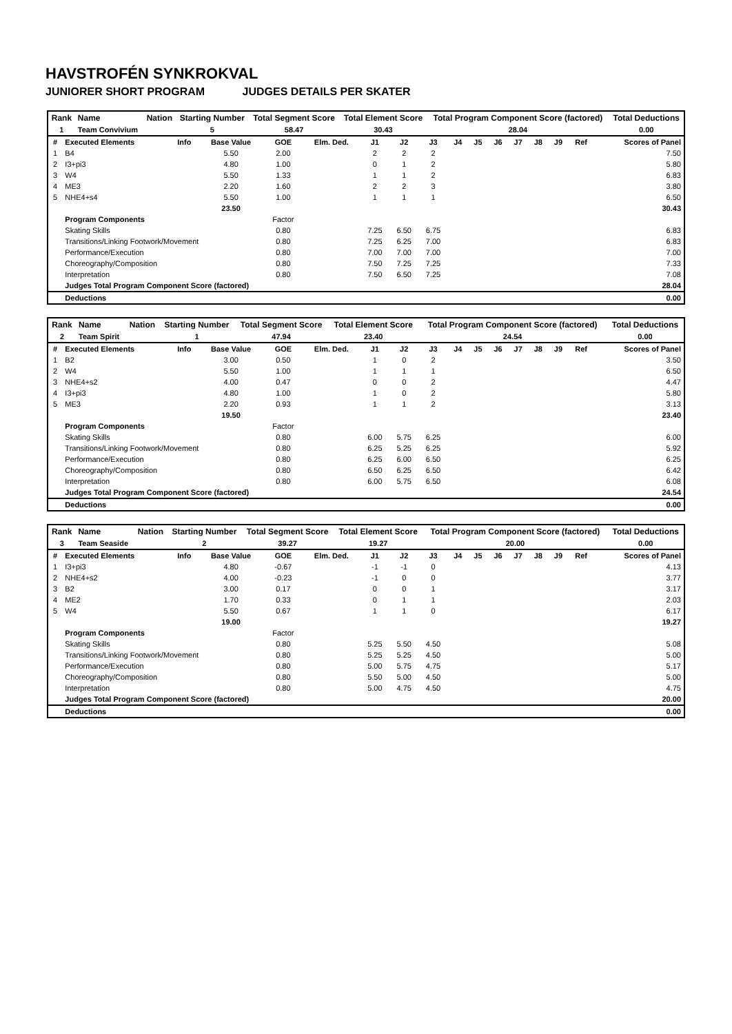HAVSTROFÉN SYNKROKVAL
JUNIORER SHORT PROGRAM JUDGES DETAILS PER SKATER
| Rank | Name | Nation | Starting Number | Total Segment Score | Total Element Score | Total Program Component Score (factored) | Total Deductions |
| --- | --- | --- | --- | --- | --- | --- | --- |
| 1 | Team Convivium | | 5 | 58.47 | 30.43 | 28.04 | 0.00 |
| # | Executed Elements | Info | Base Value | GOE | Elm. Ded. | J1 | J2 | J3 | J4 | J5 | J6 | J7 | J8 | J9 | Ref | Scores of Panel |
| --- | --- | --- | --- | --- | --- | --- | --- | --- | --- | --- | --- | --- | --- | --- | --- | --- |
| 1 | B4 | | 5.50 | 2.00 | | 2 | 2 | 2 | | | | | | | | 7.50 |
| 2 | I3+pi3 | | 4.80 | 1.00 | | 0 | 1 | 2 | | | | | | | | 5.80 |
| 3 | W4 | | 5.50 | 1.33 | | 1 | 1 | 2 | | | | | | | | 6.83 |
| 4 | ME3 | | 2.20 | 1.60 | | 2 | 2 | 3 | | | | | | | | 3.80 |
| 5 | NHE4+s4 | | 5.50 | 1.00 | | 1 | 1 | 1 | | | | | | | | 6.50 |
| | | | 23.50 | | | | | | | | | | | | | 30.43 |
| | Program Components | | | Factor | | | | | | | | | | | | |
| | Skating Skills | | | 0.80 | | 7.25 | 6.50 | 6.75 | | | | | | | | 6.83 |
| | Transitions/Linking Footwork/Movement | | | 0.80 | | 7.25 | 6.25 | 7.00 | | | | | | | | 6.83 |
| | Performance/Execution | | | 0.80 | | 7.00 | 7.00 | 7.00 | | | | | | | | 7.00 |
| | Choreography/Composition | | | 0.80 | | 7.50 | 7.25 | 7.25 | | | | | | | | 7.33 |
| | Interpretation | | | 0.80 | | 7.50 | 6.50 | 7.25 | | | | | | | | 7.08 |
| | Judges Total Program Component Score (factored) | | | | | | | | | | | | | | 28.04 | |
| | Deductions | | | | | | | | | | | | | | 0.00 | |
| Rank | Name | Nation | Starting Number | Total Segment Score | Total Element Score | Total Program Component Score (factored) | Total Deductions |
| --- | --- | --- | --- | --- | --- | --- | --- |
| 2 | Team Spirit | | 1 | 47.94 | 23.40 | 24.54 | 0.00 |
| # | Executed Elements | Info | Base Value | GOE | Elm. Ded. | J1 | J2 | J3 | J4 | J5 | J6 | J7 | J8 | J9 | Ref | Scores of Panel |
| --- | --- | --- | --- | --- | --- | --- | --- | --- | --- | --- | --- | --- | --- | --- | --- | --- |
| 1 | B2 | | 3.00 | 0.50 | | 1 | 0 | 2 | | | | | | | | 3.50 |
| 2 | W4 | | 5.50 | 1.00 | | 1 | 1 | 1 | | | | | | | | 6.50 |
| 3 | NHE4+s2 | | 4.00 | 0.47 | | 0 | 0 | 2 | | | | | | | | 4.47 |
| 4 | I3+pi3 | | 4.80 | 1.00 | | 1 | 0 | 2 | | | | | | | | 5.80 |
| 5 | ME3 | | 2.20 | 0.93 | | 1 | 1 | 2 | | | | | | | | 3.13 |
| | | | 19.50 | | | | | | | | | | | | | 23.40 |
| | Program Components | | | Factor | | | | | | | | | | | | |
| | Skating Skills | | | 0.80 | | 6.00 | 5.75 | 6.25 | | | | | | | | 6.00 |
| | Transitions/Linking Footwork/Movement | | | 0.80 | | 6.25 | 5.25 | 6.25 | | | | | | | | 5.92 |
| | Performance/Execution | | | 0.80 | | 6.25 | 6.00 | 6.50 | | | | | | | | 6.25 |
| | Choreography/Composition | | | 0.80 | | 6.50 | 6.25 | 6.50 | | | | | | | | 6.42 |
| | Interpretation | | | 0.80 | | 6.00 | 5.75 | 6.50 | | | | | | | | 6.08 |
| | Judges Total Program Component Score (factored) | | | | | | | | | | | | | | 24.54 | |
| | Deductions | | | | | | | | | | | | | | 0.00 | |
| Rank | Name | Nation | Starting Number | Total Segment Score | Total Element Score | Total Program Component Score (factored) | Total Deductions |
| --- | --- | --- | --- | --- | --- | --- | --- |
| 3 | Team Seaside | | 2 | 39.27 | 19.27 | 20.00 | 0.00 |
| # | Executed Elements | Info | Base Value | GOE | Elm. Ded. | J1 | J2 | J3 | J4 | J5 | J6 | J7 | J8 | J9 | Ref | Scores of Panel |
| --- | --- | --- | --- | --- | --- | --- | --- | --- | --- | --- | --- | --- | --- | --- | --- | --- |
| 1 | I3+pi3 | | 4.80 | -0.67 | | -1 | -1 | 0 | | | | | | | | 4.13 |
| 2 | NHE4+s2 | | 4.00 | -0.23 | | -1 | 0 | 0 | | | | | | | | 3.77 |
| 3 | B2 | | 3.00 | 0.17 | | 0 | 0 | 1 | | | | | | | | 3.17 |
| 4 | ME2 | | 1.70 | 0.33 | | 0 | 1 | 1 | | | | | | | | 2.03 |
| 5 | W4 | | 5.50 | 0.67 | | 1 | 1 | 0 | | | | | | | | 6.17 |
| | | | 19.00 | | | | | | | | | | | | | 19.27 |
| | Program Components | | | Factor | | | | | | | | | | | | |
| | Skating Skills | | | 0.80 | | 5.25 | 5.50 | 4.50 | | | | | | | | 5.08 |
| | Transitions/Linking Footwork/Movement | | | 0.80 | | 5.25 | 5.25 | 4.50 | | | | | | | | 5.00 |
| | Performance/Execution | | | 0.80 | | 5.00 | 5.75 | 4.75 | | | | | | | | 5.17 |
| | Choreography/Composition | | | 0.80 | | 5.50 | 5.00 | 4.50 | | | | | | | | 5.00 |
| | Interpretation | | | 0.80 | | 5.00 | 4.75 | 4.50 | | | | | | | | 4.75 |
| | Judges Total Program Component Score (factored) | | | | | | | | | | | | | | 20.00 | |
| | Deductions | | | | | | | | | | | | | | 0.00 | |